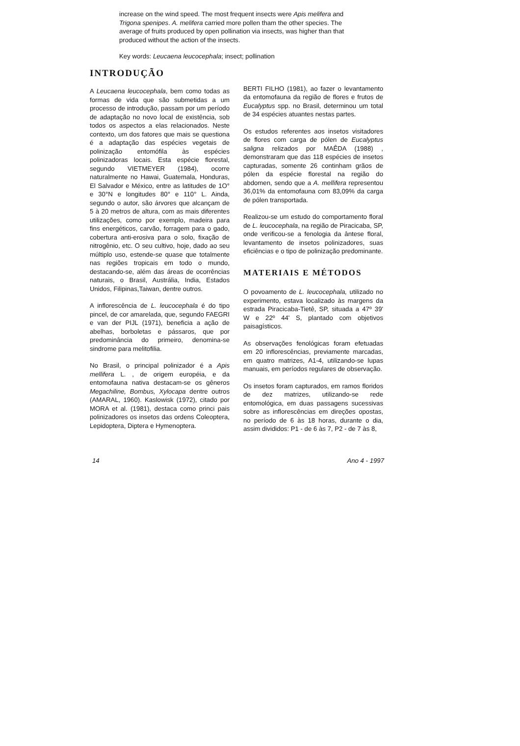increase on the wind speed. The most frequent insects were Apis melifera and Trigona spenipes. A. melifera carried more pollen tham the other species. The average of fruits produced by open pollination via insects, was higher than that produced without the action of the insects.
Key words: Leucaena leucocephala; insect; pollination
INTRODUÇÃO
A Leucaena leucocephala, bem como todas as formas de vida que são submetidas a um processo de introdução, passam por um período de adaptação no novo local de existência, sob todos os aspectos a elas relacionados. Neste contexto, um dos fatores que mais se questiona é a adaptação das espécies vegetais de polinização entomófila às espécies polinizadoras locais. Esta espécie florestal, segundo VIETMEYER (1984), ocorre naturalmente no Hawai, Guatemala, Honduras, El Salvador e México, entre as latitudes de 1O° e 30°N e longitudes 80° e 110° L. Ainda, segundo o autor, são árvores que alcançam de 5 à 20 metros de altura, com as mais diferentes utilizações, como por exemplo, madeira para fins energéticos, carvão, forragem para o gado, cobertura anti-erosiva para o solo, fixação de nitrogênio, etc. O seu cultivo, hoje, dado ao seu múltiplo uso, estende-se quase que totalmente nas regiões tropicais em todo o mundo, destacando-se, além das áreas de ocorrências naturais, o Brasil, Austrália, India, Estados Unidos, Filipinas,Taiwan, dentre outros.
A inflorescência de L. leucocephala é do tipo pincel, de cor amarelada, que, segundo FAEGRI e van der PIJL (1971), beneficia a ação de abelhas, borboletas e pássaros, que por predominância do primeiro, denomina-se sindrome para melitofilia.
No Brasil, o principal polinizador é a Apis mellifera L. , de origem européia, e da entomofauna nativa destacam-se os gêneros Megachiline, Bombus, Xylocapa dentre outros (AMARAL, 1960). Kaslowisk (1972), citado por MORA et al. (1981), destaca como princi pais polinizadores os insetos das ordens Coleoptera, Lepidoptera, Diptera e Hymenoptera.
BERTI FILHO (1981), ao fazer o levantamento da entomofauna da região de flores e frutos de Eucalyptus spp. no Brasil, determinou um total de 34 espécies atuantes nestas partes.
Os estudos referentes aos insetos visitadores de flores com carga de pólen de Eucalyptus saligna relizados por MAÊDA (1988) , demonstraram que das 118 espécies de insetos capturadas, somente 26 continham grãos de pólen da espécie florestal na região do abdomen, sendo que a A. mellifera representou 36,01% da entomofauna com 83,09% da carga de pólen transportada.
Realizou-se um estudo do comportamento floral de L. leucocephala, na região de Piracicaba, SP, onde verificou-se a fenologia da ântese floral, levantamento de insetos polinizadores, suas eficiências e o tipo de polinização predominante.
MATERIAIS E MÉTODOS
O povoamento de L. leucocephala, utilizado no experimento, estava localizado às margens da estrada Piracicaba-Tietê, SP, situada a 47º 39' W e 22º 44' S, plantado com objetivos paisagísticos.
As observações fenológicas foram efetuadas em 20 inflorescências, previamente marcadas, em quatro matrizes, A1-4, utilizando-se lupas manuais, em períodos regulares de observação.
Os insetos foram capturados, em ramos floridos de dez matrizes, utilizando-se rede entomológica, em duas passagens sucessivas sobre as inflorescências em direções opostas, no período de 6 às 18 horas, durante o dia, assim divididos: P1 - de 6 às 7, P2 - de 7 às 8,
14 Ano 4 - 1997